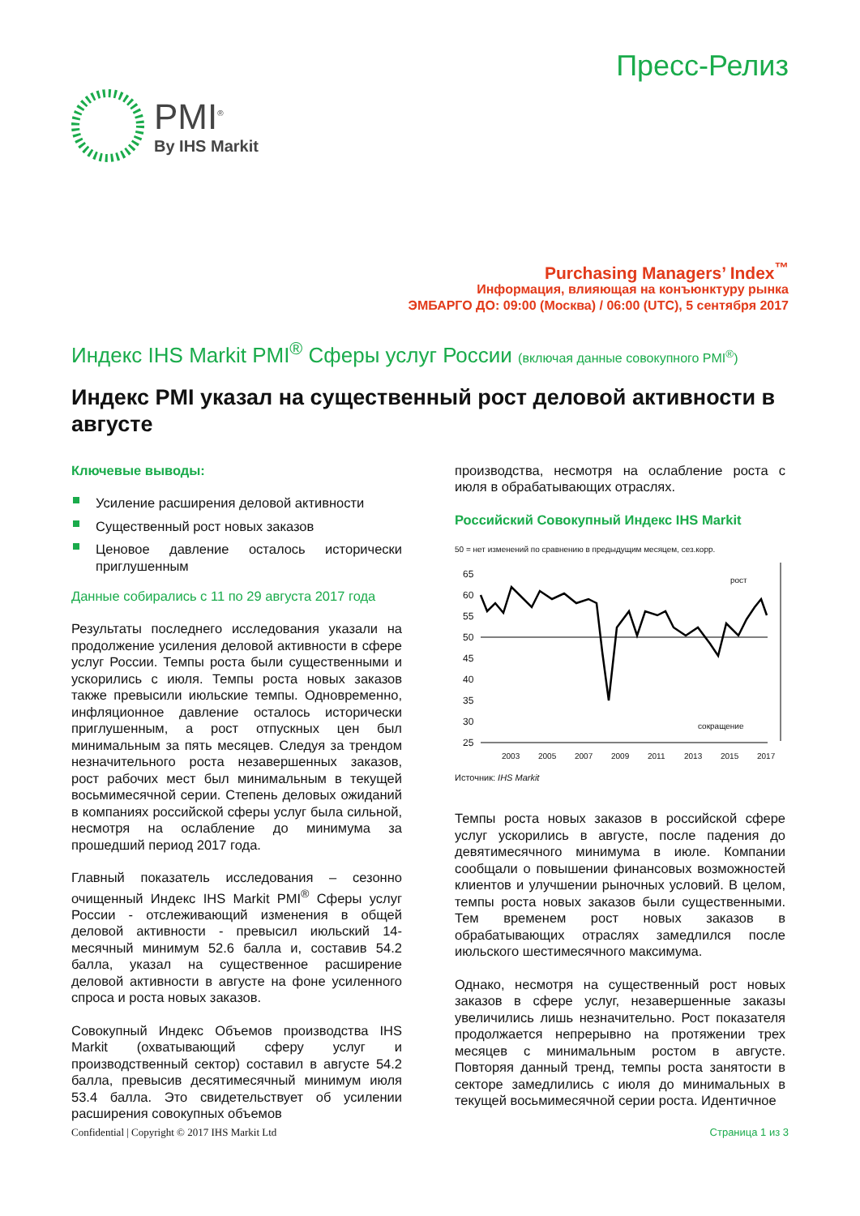PMI<sup>®</sup>
By IHS Markit
Пресс-Релиз
Purchasing Managers’ Index<sup>™</sup>
Информация, влияющая на конъюнктуру рынка
ЭМБАРГО ДО: 09:00 (Москва) / 06:00 (UTC), 5 сентября 2017
Индекс IHS Markit PMI<sup>®</sup> Сферы услуг России (включая данные совокупного PMI<sup>®</sup>)
Индекс PMI указал на существенный рост деловой активности в августе
Ключевые выводы:
Усиление расширения деловой активности
Существенный рост новых заказов
Ценовое давление осталось исторически приглушенным
Данные собирались с 11 по 29 августа 2017 года
Результаты последнего исследования указали на продолжение усиления деловой активности в сфере услуг России. Темпы роста были существенными и ускорились с июля. Темпы роста новых заказов также превысили июльские темпы. Одновременно, инфляционное давление осталось исторически приглушенным, а рост отпускных цен был минимальным за пять месяцев. Следуя за трендом незначительного роста незавершенных заказов, рост рабочих мест был минимальным в текущей восьмимесячной серии. Степень деловых ожиданий в компаниях российской сферы услуг была сильной, несмотря на ослабление до минимума за прошедший период 2017 года.
Главный показатель исследования – сезонно очищенный Индекс IHS Markit PMI<sup>®</sup> Сферы услуг России - отслеживающий изменения в общей деловой активности - превысил июльский 14-месячный минимум 52.6 балла и, составив 54.2 балла, указал на существенное расширение деловой активности в августе на фоне усиленного спроса и роста новых заказов.
Совокупный Индекс Объемов производства IHS Markit (охватывающий сферу услуг и производственный сектор) составил в августе 54.2 балла, превысив десятимесячный минимум июля 53.4 балла. Это свидетельствует об усилении расширения совокупных объемов
производства, несмотря на ослабление роста с июля в обрабатывающих отраслях.
Российский Совокупный Индекс IHS Markit
50 = нет изменений по сравнению в предыдущим месяцем, сез.корр.
65
60
55
50
45
40
35
30
25
рост
сокращение
2003
2005
2007
2009
2011
2013
2015
2017
Источник: IHS Markit
Темпы роста новых заказов в российской сфере услуг ускорились в августе, после падения до девятимесячного минимума в июле. Компании сообщали о повышении финансовых возможностей клиентов и улучшении рыночных условий. В целом, темпы роста новых заказов были существенными. Тем временем рост новых заказов в обрабатывающих отраслях замедлился после июльского шестимесячного максимума.
Однако, несмотря на существенный рост новых заказов в сфере услуг, незавершенные заказы увеличились лишь незначительно. Рост показателя продолжается непрерывно на протяжении трех месяцев с минимальным ростом в августе. Повторяя данный тренд, темпы роста занятости в секторе замедлились с июля до минимальных в текущей восьмимесячной серии роста. Идентичное
Confidential | Copyright © 2017 IHS Markit Ltd Страница 1 из 3